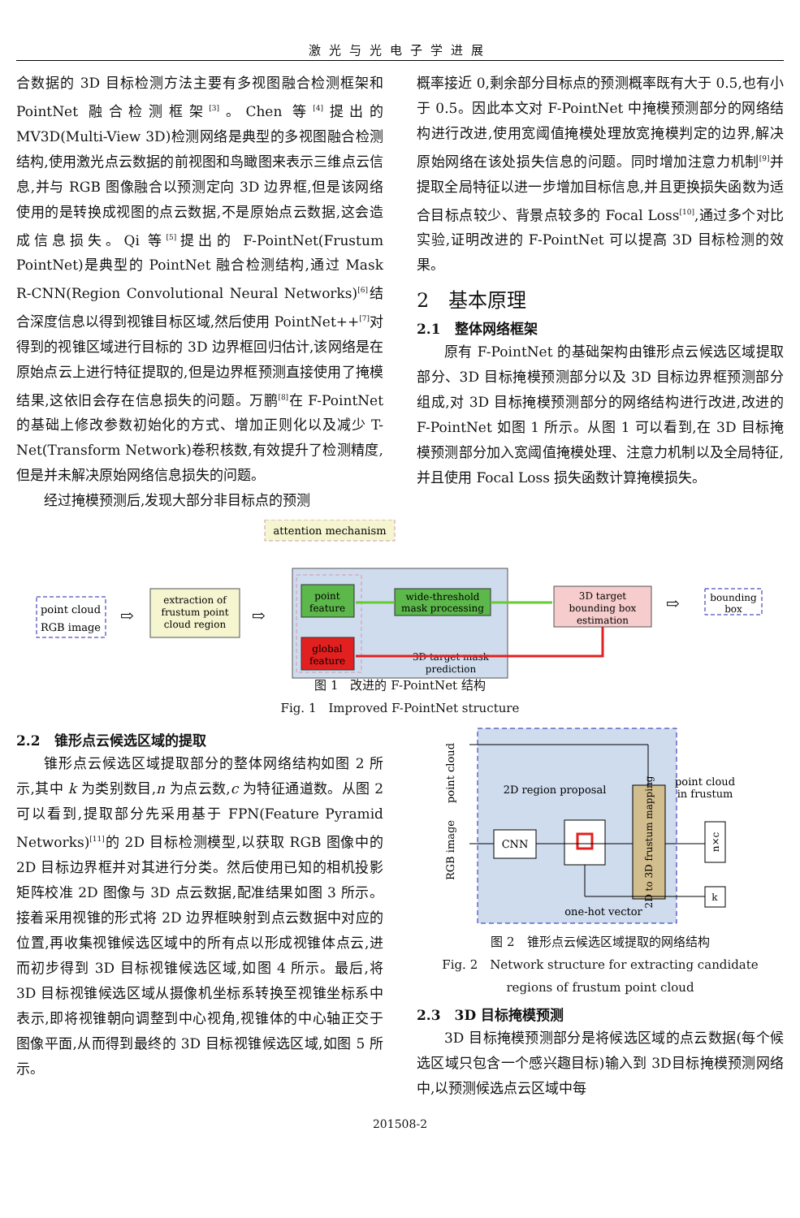激光与光电子学进展
合数据的 3D 目标检测方法主要有多视图融合检测框架和 PointNet 融合检测框架<sup>[3]</sup>。Chen 等<sup>[4]</sup>提出的 MV3D(Multi-View 3D)检测网络是典型的多视图融合检测结构,使用激光点云数据的前视图和鸟瞰图来表示三维点云信息,并与 RGB 图像融合以预测定向 3D 边界框,但是该网络使用的是转换成视图的点云数据,不是原始点云数据,这会造成信息损失。Qi 等<sup>[5]</sup>提出的 F-PointNet(Frustum PointNet)是典型的 PointNet 融合检测结构,通过 Mask R-CNN(Region Convolutional Neural Networks)<sup>[6]</sup>结合深度信息以得到视锥目标区域,然后使用 PointNet++<sup>[7]</sup>对得到的视锥区域进行目标的 3D 边界框回归估计,该网络是在原始点云上进行特征提取的,但是边界框预测直接使用了掩模结果,这依旧会存在信息损失的问题。万鹏<sup>[8]</sup>在 F-PointNet 的基础上修改参数初始化的方式、增加正则化以及减少 T-Net(Transform Network)卷积核数,有效提升了检测精度,但是并未解决原始网络信息损失的问题。
经过掩模预测后,发现大部分非目标点的预测
概率接近 0,剩余部分目标点的预测概率既有大于 0.5,也有小于 0.5。因此本文对 F-PointNet 中掩模预测部分的网络结构进行改进,使用宽阈值掩模处理放宽掩模判定的边界,解决原始网络在该处损失信息的问题。同时增加注意力机制<sup>[9]</sup>并提取全局特征以进一步增加目标信息,并且更换损失函数为适合目标点较少、背景点较多的 Focal Loss<sup>[10]</sup>,通过多个对比实验,证明改进的 F-PointNet 可以提高 3D 目标检测的效果。
2　基本原理
2.1　整体网络框架
原有 F-PointNet 的基础架构由锥形点云候选区域提取部分、3D 目标掩模预测部分以及 3D 目标边界框预测部分组成,对 3D 目标掩模预测部分的网络结构进行改进,改进的 F-PointNet 如图 1 所示。从图 1 可以看到,在 3D 目标掩模预测部分加入宽阈值掩模处理、注意力机制以及全局特征,并且使用 Focal Loss 损失函数计算掩模损失。
attention mechanism
point
feature
wide-threshold
mask processing
global
feature
3D target mask
prediction
3D target
bounding box
estimation
point cloud
RGB image
extraction of
frustum point
cloud region
bounding
box
⇨
⇨
⇨
图 1　改进的 F-PointNet 结构
Fig. 1　Improved F-PointNet structure
2.2　锥形点云候选区域的提取
锥形点云候选区域提取部分的整体网络结构如图 2 所示,其中 k 为类别数目,n 为点云数,c 为特征通道数。从图 2 可以看到,提取部分先采用基于 FPN(Feature Pyramid Networks)<sup>[11]</sup>的 2D 目标检测模型,以获取 RGB 图像中的 2D 目标边界框并对其进行分类。然后使用已知的相机投影矩阵校准 2D 图像与 3D 点云数据,配准结果如图 3 所示。接着采用视锥的形式将 2D 边界框映射到点云数据中对应的位置,再收集视锥候选区域中的所有点以形成视锥体点云,进而初步得到 3D 目标视锥候选区域,如图 4 所示。最后,将 3D 目标视锥候选区域从摄像机坐标系转换至视锥坐标系中表示,即将视锥朝向调整到中心视角,视锥体的中心轴正交于图像平面,从而得到最终的 3D 目标视锥候选区域,如图 5 所示。
point cloud
RGB image
2D region proposal
CNN
2D to 3D frustum mapping
point cloud
in frustum
n×c
k
one-hot vector
图 2　锥形点云候选区域提取的网络结构
Fig. 2　Network structure for extracting candidate
regions of frustum point cloud
2.3　3D 目标掩模预测
3D 目标掩模预测部分是将候选区域的点云数据(每个候选区域只包含一个感兴趣目标)输入到 3D目标掩模预测网络中,以预测候选点云区域中每
201508-2